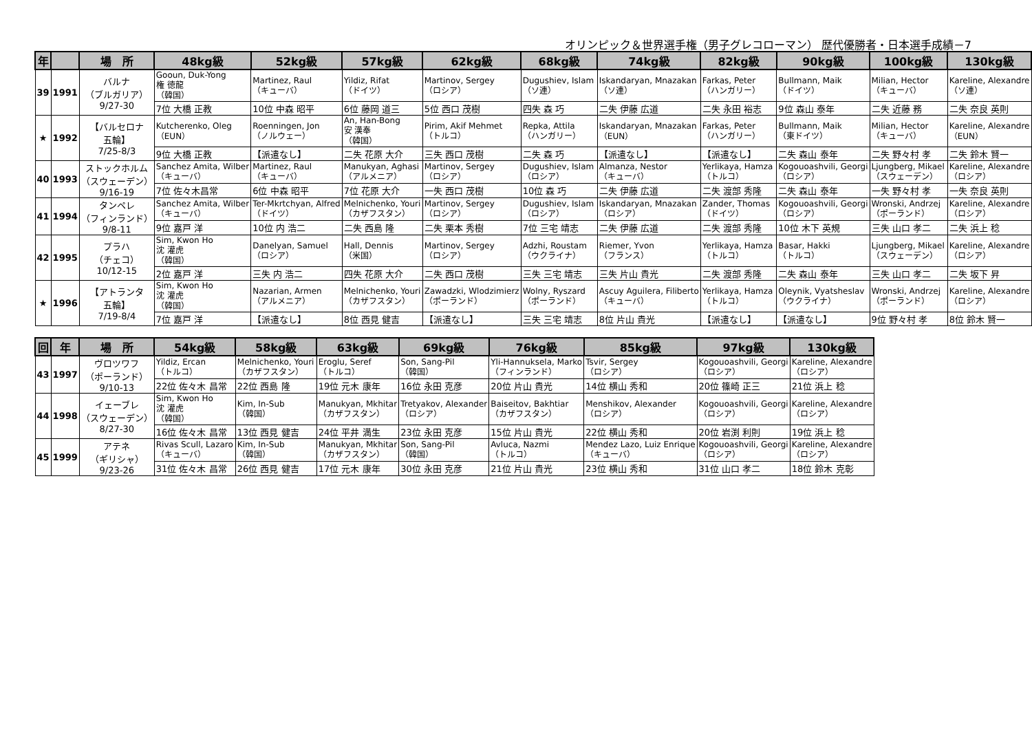オリンピック＆世界選手権（男子グレコローマン） 歴代優勝者・日本選手成績－7
| 年 | | 場 所 | 48kg級 | 52kg級 | 57kg級 | 62kg級 | 68kg級 | 74kg級 | 82kg級 | 90kg級 | 100kg級 | 130kg級 |
| --- | --- | --- | --- | --- | --- | --- | --- | --- | --- | --- | --- | --- |
| 39 | 1991 | バルナ （ブルガリア） 9/27-30 | Gooun, Duk-Yong 権 徳龍 （韓国） | Martinez, Raul （キューバ） | Yildiz, Rifat （ドイツ） | Martinov, Sergey （ロシア） | Dugushiev, Islam （ソ連） | Iskandaryan, Mnazakan （ソ連） | Farkas, Peter （ハンガリー） | Bullmann, Maik （ドイツ） | Milian, Hector （キューバ） | Kareline, Alexandre （ソ連） |
| | | | 7位 大橋 正教 | 10位 中森 昭平 | 6位 藤岡 道三 | 5位 西口 茂樹 | 四失 森 巧 | 二失 伊藤 広道 | 二失 永田 裕志 | 9位 森山 泰年 | 二失 近藤 務 | 二失 奈良 英則 |
| ★ | 1992 | 【バルセロナ 五輪】 7/25-8/3 | Kutcherenko, Oleg （EUN） | Roenningen, Jon （ノルウェー） | An, Han-Bong 安 漢奉 （韓国） | Pirim, Akif Mehmet （トルコ） | Repka, Attila （ハンガリー） | Iskandaryan, Mnazakan （EUN） | Farkas, Peter （ハンガリー） | Bullmann, Maik （東ドイツ） | Milian, Hector （キューバ） | Kareline, Alexandre （EUN） |
| | | | 9位 大橋 正教 | 【派遣なし】 | 二失 花原 大介 | 三失 西口 茂樹 | 二失 森 巧 | 【派遣なし】 | 【派遣なし】 | 二失 森山 泰年 | 二失 野々村 孝 | 二失 鈴木 賢一 |
| 40 | 1993 | ストックホルム （スウェーデン） 9/16-19 | Sanchez Amita, Wilber （キューバ） | Martinez, Raul （キューバ） | Manukyan, Aghasi （アルメニア） | Martinov, Sergey （ロシア） | Dugushiev, Islam （ロシア） | Almanza, Nestor （キューバ） | Yerlikaya, Hamza （トルコ） | Kogouoashvili, Georgi （ロシア） | Ljungberg, Mikael （スウェーデン） | Kareline, Alexandre （ロシア） |
| | | | 7位 佐々木昌常 | 6位 中森 昭平 | 7位 花原 大介 | 一失 西口 茂樹 | 10位 森 巧 | 二失 伊藤 広道 | 二失 渡部 秀隆 | 二失 森山 泰年 | 一失 野々村 孝 | 一失 奈良 英則 |
| 41 | 1994 | タンペレ （フィンランド） 9/8-11 | Sanchez Amita, Wilber （キューバ） | Ter-Mkrtchyan, Alfred （ドイツ） | Melnichenko, Youri （カザフスタン） | Martinov, Sergey （ロシア） | Dugushiev, Islam （ロシア） | Iskandaryan, Mnazakan （ロシア） | Zander, Thomas （ドイツ） | Kogouoashvili, Georgi （ロシア） | Wronski, Andrzej （ポーランド） | Kareline, Alexandre （ロシア） |
| | | | 9位 嘉戸 洋 | 10位 内 浩二 | 二失 西島 隆 | 二失 栗本 秀樹 | 7位 三宅 靖志 | 二失 伊藤 広道 | 二失 渡部 秀隆 | 10位 木下 英規 | 三失 山口 孝二 | 二失 浜上 稔 |
| 42 | 1995 | プラハ （チェコ） 10/12-15 | Sim, Kwon Ho 沈 灌虎 （韓国） | Danelyan, Samuel （ロシア） | Hall, Dennis （米国） | Martinov, Sergey （ロシア） | Adzhi, Roustam （ウクライナ） | Riemer, Yvon （フランス） | Yerlikaya, Hamza （トルコ） | Basar, Hakki （トルコ） | Ljungberg, Mikael （スウェーデン） | Kareline, Alexandre （ロシア） |
| | | | 2位 嘉戸 洋 | 三失 内 浩二 | 四失 花原 大介 | 二失 西口 茂樹 | 三失 三宅 靖志 | 三失 片山 貴光 | 二失 渡部 秀隆 | 二失 森山 泰年 | 三失 山口 孝二 | 二失 坂下 昇 |
| ★ | 1996 | 【アトランタ 五輪】 7/19-8/4 | Sim, Kwon Ho 沈 灌虎 （韓国） | Nazarian, Armen （アルメニア） | Melnichenko, Youri （カザフスタン） | Zawadzki, Wlodzimierz （ポーランド） | Wolny, Ryszard （ポーランド） | Ascuy Aguilera, Filiberto （キューバ） | Yerlikaya, Hamza （トルコ） | Oleynik, Vyatsheslav （ウクライナ） | Wronski, Andrzej （ポーランド） | Kareline, Alexandre （ロシア） |
| | | | 7位 嘉戸 洋 | 【派遣なし】 | 8位 西見 健吉 | 【派遣なし】 | 三失 三宅 靖志 | 8位 片山 貴光 | 【派遣なし】 | 【派遣なし】 | 9位 野々村 孝 | 8位 鈴木 賢一 |
| 回 | 年 | 場 所 | 54kg級 | 58kg級 | 63kg級 | 69kg級 | 76kg級 | 85kg級 | 97kg級 | 130kg級 |
| --- | --- | --- | --- | --- | --- | --- | --- | --- | --- | --- |
| 43 | 1997 | ヴロツワフ （ポーランド） 9/10-13 | Yildiz, Ercan （トルコ） | Melnichenko, Youri （カザフスタン） | Eroglu, Seref （トルコ） | Son, Sang-Pil （韓国） | Yli-Hannuksela, Marko （フィンランド） | Tsvir, Sergey （ロシア） | Kogouoashvili, Georgi （ロシア） | Kareline, Alexandre （ロシア） |
| | | | 22位 佐々木 昌常 | 22位 西島 隆 | 19位 元木 康年 | 16位 永田 克彦 | 20位 片山 貴光 | 14位 横山 秀和 | 20位 篠崎 正三 | 21位 浜上 稔 |
| 44 | 1998 | イェーブレ （スウェーデン） 8/27-30 | Sim, Kwon Ho 沈 灌虎 （韓国） | Kim, In-Sub （韓国） | Manukyan, Mkhitar （カザフスタン） | Tretyakov, Alexander （ロシア） | Baiseitov, Bakhtiar （カザフスタン） | Menshikov, Alexander （ロシア） | Kogouoashvili, Georgi （ロシア） | Kareline, Alexandre （ロシア） |
| | | | 16位 佐々木 昌常 | 13位 西見 健吉 | 24位 平井 満生 | 23位 永田 克彦 | 15位 片山 貴光 | 22位 横山 秀和 | 20位 岩渕 利則 | 19位 浜上 稔 |
| 45 | 1999 | アテネ （ギリシャ） 9/23-26 | Rivas Scull, Lazaro （キューバ） | Kim, In-Sub （韓国） | Manukyan, Mkhitar （カザフスタン） | Son, Sang-Pil （韓国） | Avluca, Nazmi （トルコ） | Mendez Lazo, Luiz Enrique （キューバ） | Kogouoashvili, Georgi （ロシア） | Kareline, Alexandre （ロシア） |
| | | | 31位 佐々木 昌常 | 26位 西見 健吉 | 17位 元木 康年 | 30位 永田 克彦 | 21位 片山 貴光 | 23位 横山 秀和 | 31位 山口 孝二 | 18位 鈴木 克彰 |